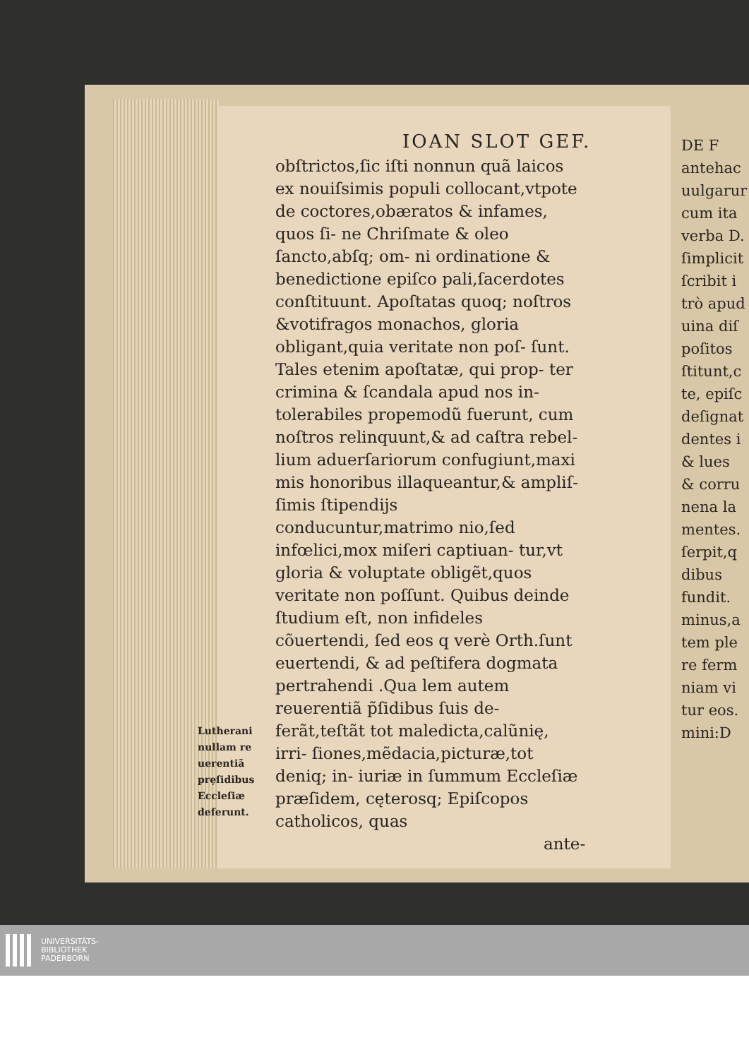DE F
antehac
uulgarur
cum ita
verba D.
ſimplicit
ſcribit i
trò apud
uina diſ
poſitos
ſtitunt,c
te, epiſc
deſignat
dentes i
& lues
& corru
nena la
mentes.
ſerpit,q
dibus
fundit.
minus,a
tem ple
re ferm
niam vi
tur eos.
mini:D
IOAN SLOT GEF.
Lutherani nullam re uerentiã prẹſidibus Eccleſiæ deferunt.
obſtrictos,ſic iſti nonnun quã laicos ex nouiſsimis populi collocant,vtpote de coctores,obæratos & infames, quos ſi- ne Chriſmate & oleo ſancto,abſq; om- ni ordinatione & benedictione epiſco pali,ſacerdotes conſtituunt. Apoſtatas quoq; noſtros &votifragos monachos, gloria obligant,quia veritate non poſ- ſunt. Tales etenim apoſtatæ, qui prop- ter crimina & ſcandala apud nos in- tolerabiles propemodũ fuerunt, cum noſtros relinquunt,& ad caſtra rebel- lium aduerſariorum confugiunt,maxi mis honoribus illaqueantur,& ampliſ- ſimis ſtipendijs conducuntur,matrimo nio,ſed infœlici,mox miſeri captiuan- tur,vt gloria & voluptate obligẽt,quos veritate non poſſunt. Quibus deinde ſtudium eſt, non infideles cõuertendi, ſed eos q verè Orth.ſunt euertendi, & ad peſtifera dogmata pertrahendi .Qua lem autem reuerentiã p̃ſidibus ſuis de- ferãt,teſtãt tot maledicta,calũnię, irri- ſiones,mẽdacia,picturæ,tot deniq; in- iuriæ in ſummum Eccleſiæ præſidem, cęterosq; Epiſcopos catholicos, quas
ante-
UNIVERSITÄTS-
BIBLIOTHEK
PADERBORN